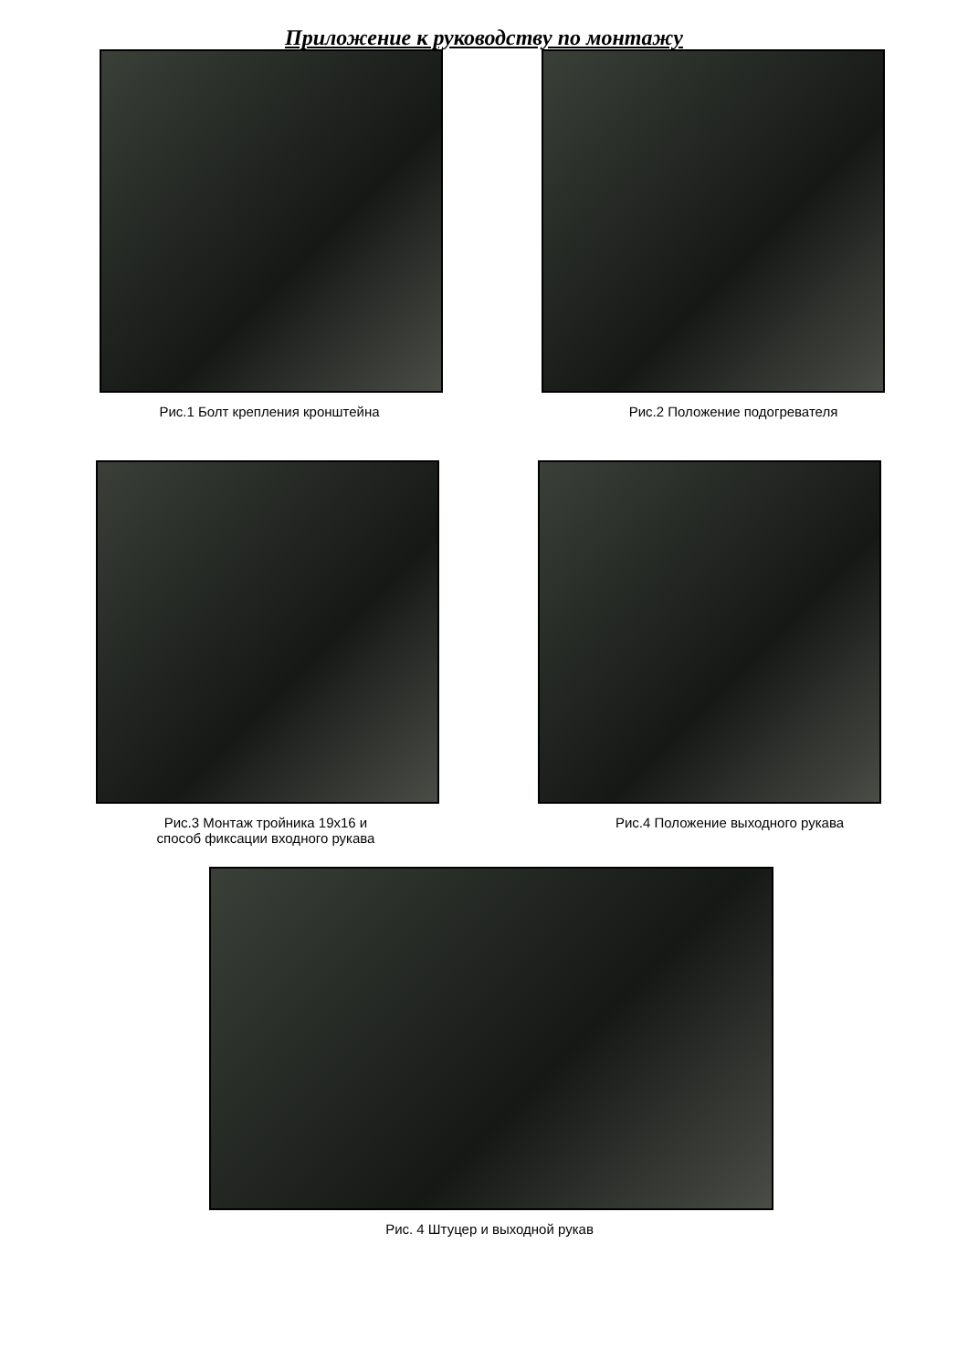Приложение к руководству по монтажу
Рис.1 Болт крепления кронштейна Рис.2 Положение подогревателя
Рис.3 Монтаж тройника 19х16 и
способ фиксации входного рукава
Рис.4 Положение выходного рукава
Рис. 4 Штуцер и выходной рукав